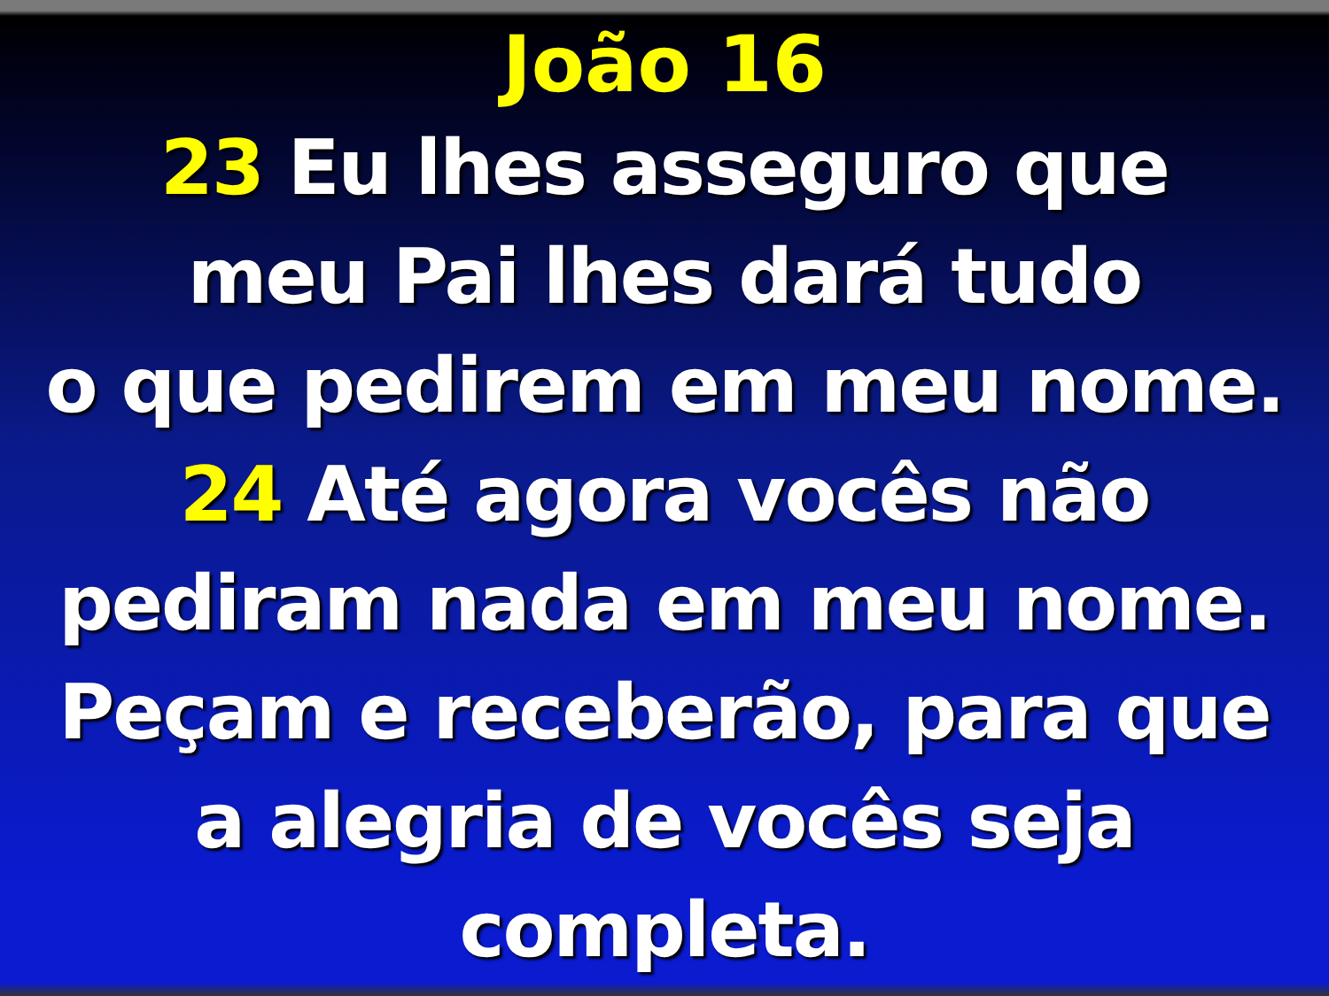João 16
23 Eu lhes asseguro que
meu Pai lhes dará tudo
o que pedirem em meu nome.
24 Até agora vocês não
pediram nada em meu nome.
Peçam e receberão, para que
a alegria de vocês seja
completa.